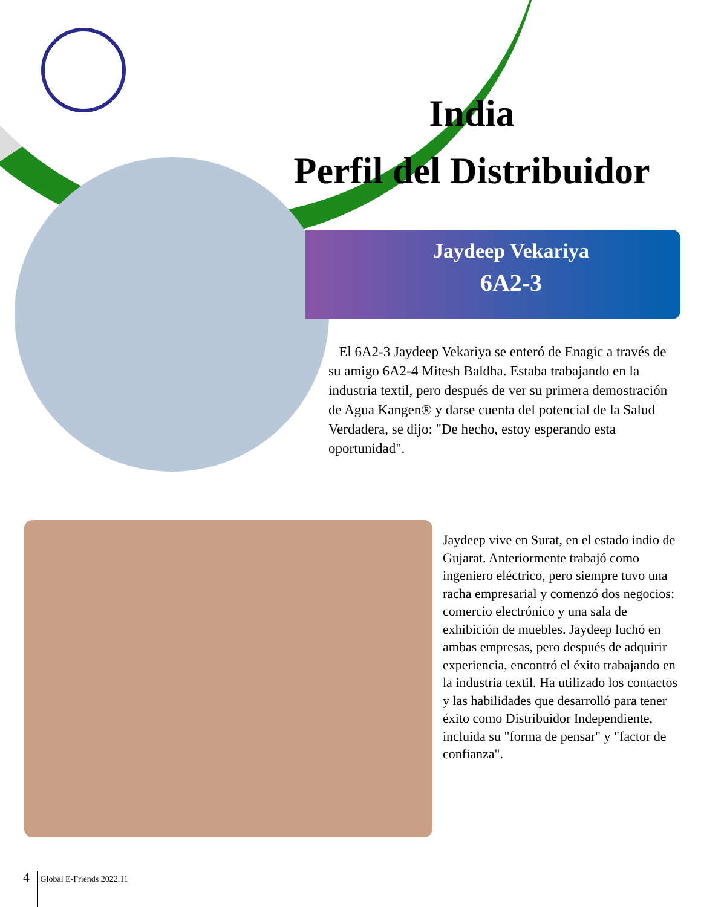India
Perfil del Distribuidor
Jaydeep Vekariya
6A2-3
El 6A2-3 Jaydeep Vekariya se enteró de Enagic a través de su amigo 6A2-4 Mitesh Baldha. Estaba trabajando en la industria textil, pero después de ver su primera demostración de Agua Kangen® y darse cuenta del potencial de la Salud Verdadera, se dijo: "De hecho, estoy esperando esta oportunidad".
Jaydeep vive en Surat, en el estado indio de Gujarat. Anteriormente trabajó como ingeniero eléctrico, pero siempre tuvo una racha empresarial y comenzó dos negocios: comercio electrónico y una sala de exhibición de muebles. Jaydeep luchó en ambas empresas, pero después de adquirir experiencia, encontró el éxito trabajando en la industria textil. Ha utilizado los contactos y las habilidades que desarrolló para tener éxito como Distribuidor Independiente, incluida su "forma de pensar" y "factor de confianza".
4 Global E-Friends 2022.11